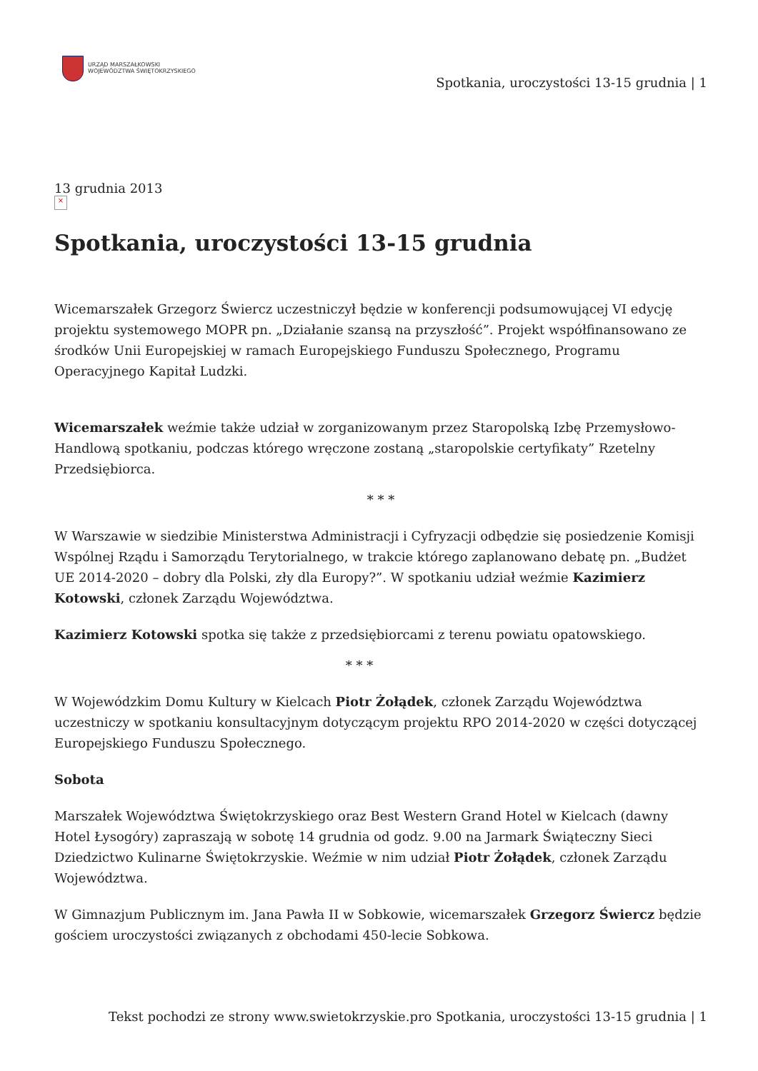URZĄD MARSZAŁKOWSKI
WOJEWÓDZTWA ŚWIĘTOKRZYSKIEGO
Spotkania, uroczystości 13-15 grudnia | 1
13 grudnia 2013
×
Spotkania, uroczystości 13-15 grudnia
Wicemarszałek Grzegorz Świercz uczestniczył będzie w konferencji podsumowującej VI edycję projektu systemowego MOPR pn. „Działanie szansą na przyszłość”. Projekt współfinansowano ze środków Unii Europejskiej w ramach Europejskiego Funduszu Społecznego, Programu Operacyjnego Kapitał Ludzki.
Wicemarszałek weźmie także udział w zorganizowanym przez Staropolską Izbę Przemysłowo-Handlową spotkaniu, podczas którego wręczone zostaną „staropolskie certyfikaty” Rzetelny Przedsiębiorca.
* * *
W Warszawie w siedzibie Ministerstwa Administracji i Cyfryzacji odbędzie się posiedzenie Komisji Wspólnej Rządu i Samorządu Terytorialnego, w trakcie którego zaplanowano debatę pn. „Budżet UE 2014-2020 – dobry dla Polski, zły dla Europy?”. W spotkaniu udział weźmie Kazimierz Kotowski, członek Zarządu Województwa.
Kazimierz Kotowski spotka się także z przedsiębiorcami z terenu powiatu opatowskiego.
* * *
W Wojewódzkim Domu Kultury w Kielcach Piotr Żołądek, członek Zarządu Województwa uczestniczy w spotkaniu konsultacyjnym dotyczącym projektu RPO 2014-2020 w części dotyczącej Europejskiego Funduszu Społecznego.
Sobota
Marszałek Województwa Świętokrzyskiego oraz Best Western Grand Hotel w Kielcach (dawny Hotel Łysogóry) zapraszają w sobotę 14 grudnia od godz. 9.00 na Jarmark Świąteczny Sieci Dziedzictwo Kulinarne Świętokrzyskie. Weźmie w nim udział Piotr Żołądek, członek Zarządu Województwa.
W Gimnazjum Publicznym im. Jana Pawła II w Sobkowie, wicemarszałek Grzegorz Świercz będzie gościem uroczystości związanych z obchodami 450-lecie Sobkowa.
Tekst pochodzi ze strony www.swietokrzyskie.pro Spotkania, uroczystości 13-15 grudnia | 1